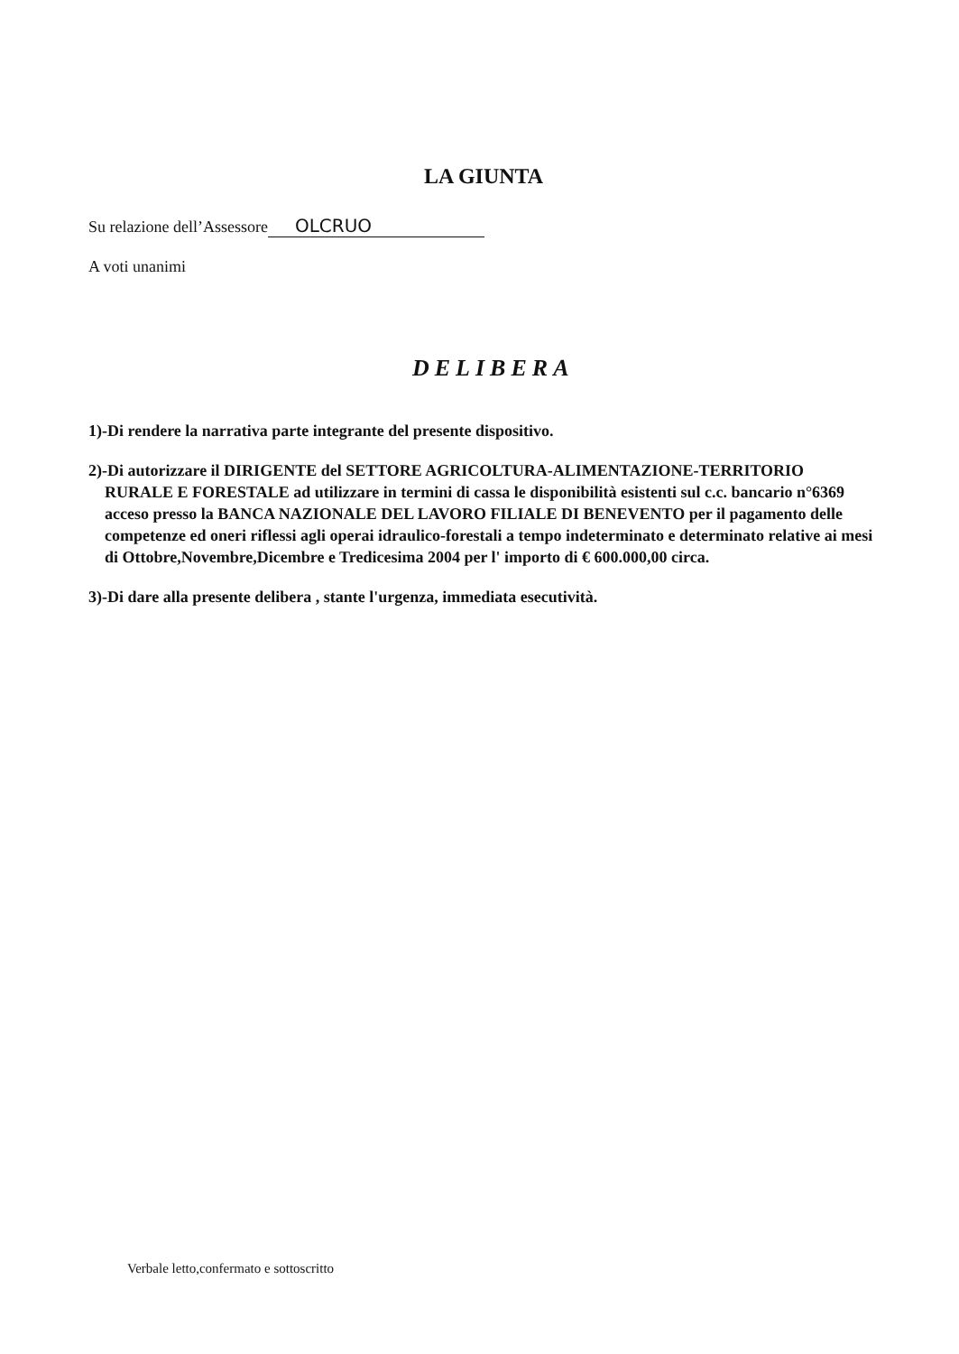LA GIUNTA
Su relazione dell’Assessore OLCRUO
A voti unanimi
DELIBERA
1)-Di rendere la narrativa parte integrante del presente dispositivo.
2)-Di autorizzare il DIRIGENTE del SETTORE AGRICOLTURA-ALIMENTAZIONE-TERRITORIO RURALE E FORESTALE ad utilizzare in termini di cassa le disponibilità esistenti sul c.c. bancario n°6369 acceso presso la BANCA NAZIONALE DEL LAVORO FILIALE DI BENEVENTO per il pagamento delle competenze ed oneri riflessi agli operai idraulico-forestali a tempo indeterminato e determinato relative ai mesi di Ottobre,Novembre,Dicembre e Tredicesima 2004 per l' importo di € 600.000,00 circa.
3)-Di dare alla presente delibera , stante l'urgenza, immediata esecutività.
Verbale letto,confermato e sottoscritto